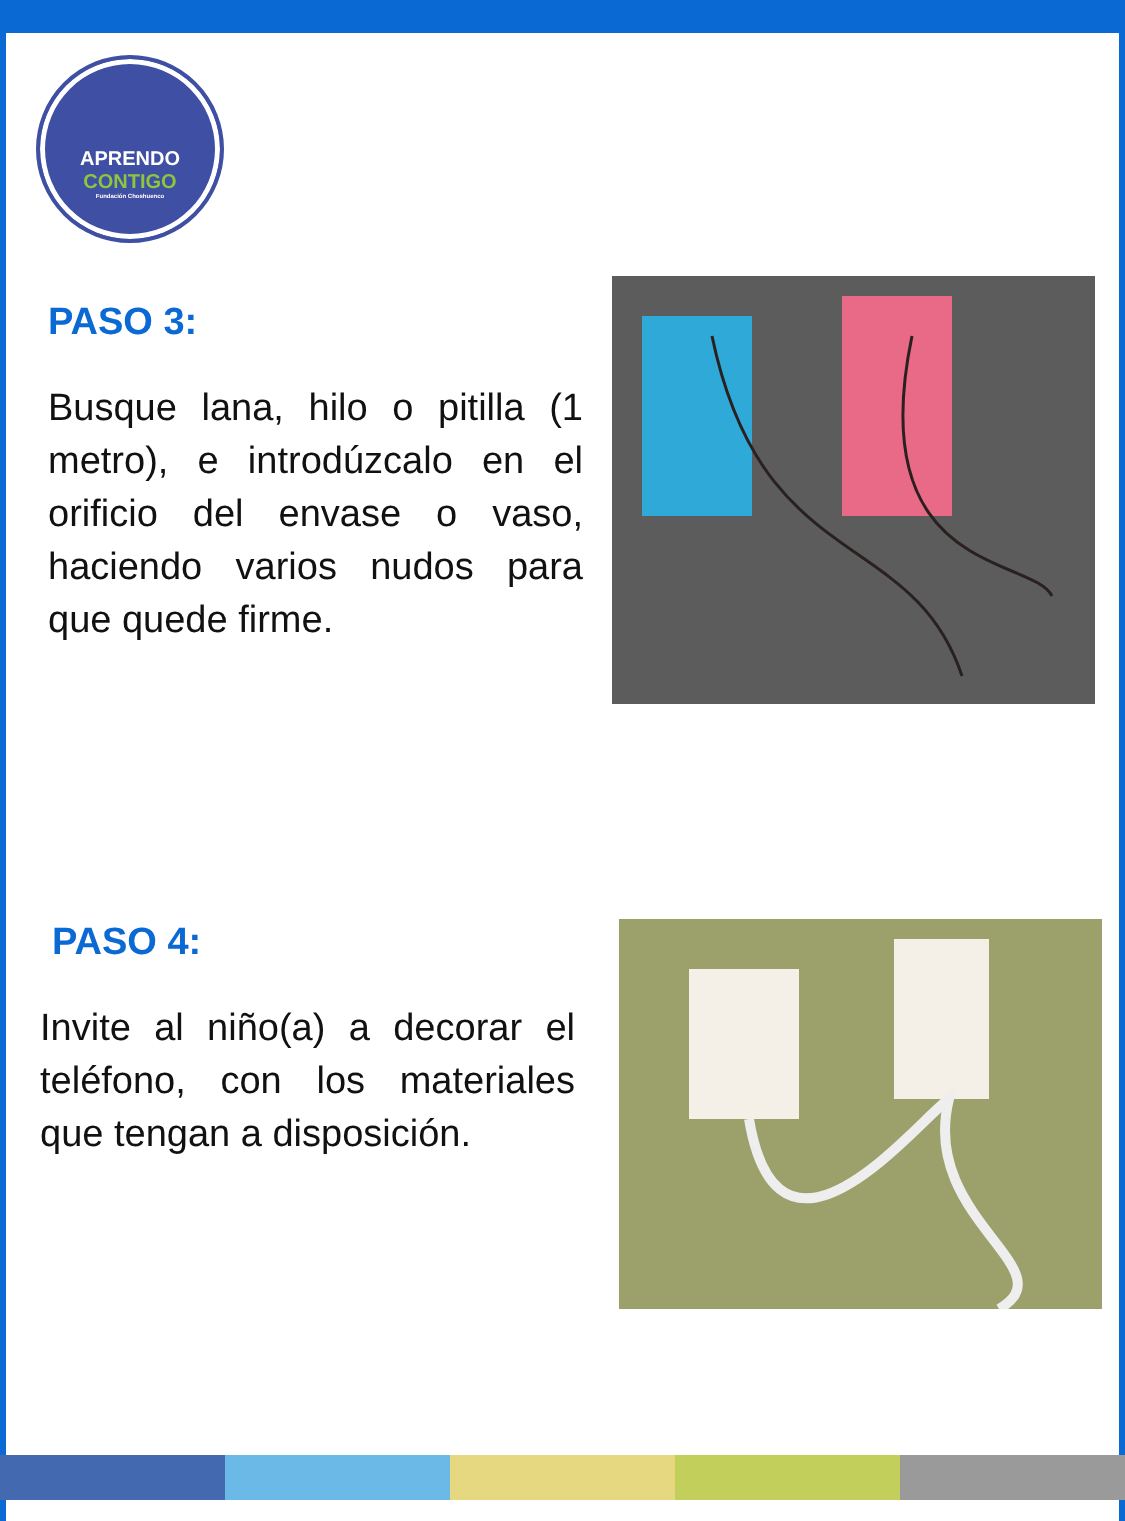APRENDO
CONTIGO
Fundación Choshuenco
PASO 3:
Busque lana, hilo o pitilla (1 metro), e introdúzcalo en el orificio del envase o vaso, haciendo varios nudos para que quede firme.
PASO 4:
Invite al niño(a) a decorar el teléfono, con los materiales que tengan a disposición.